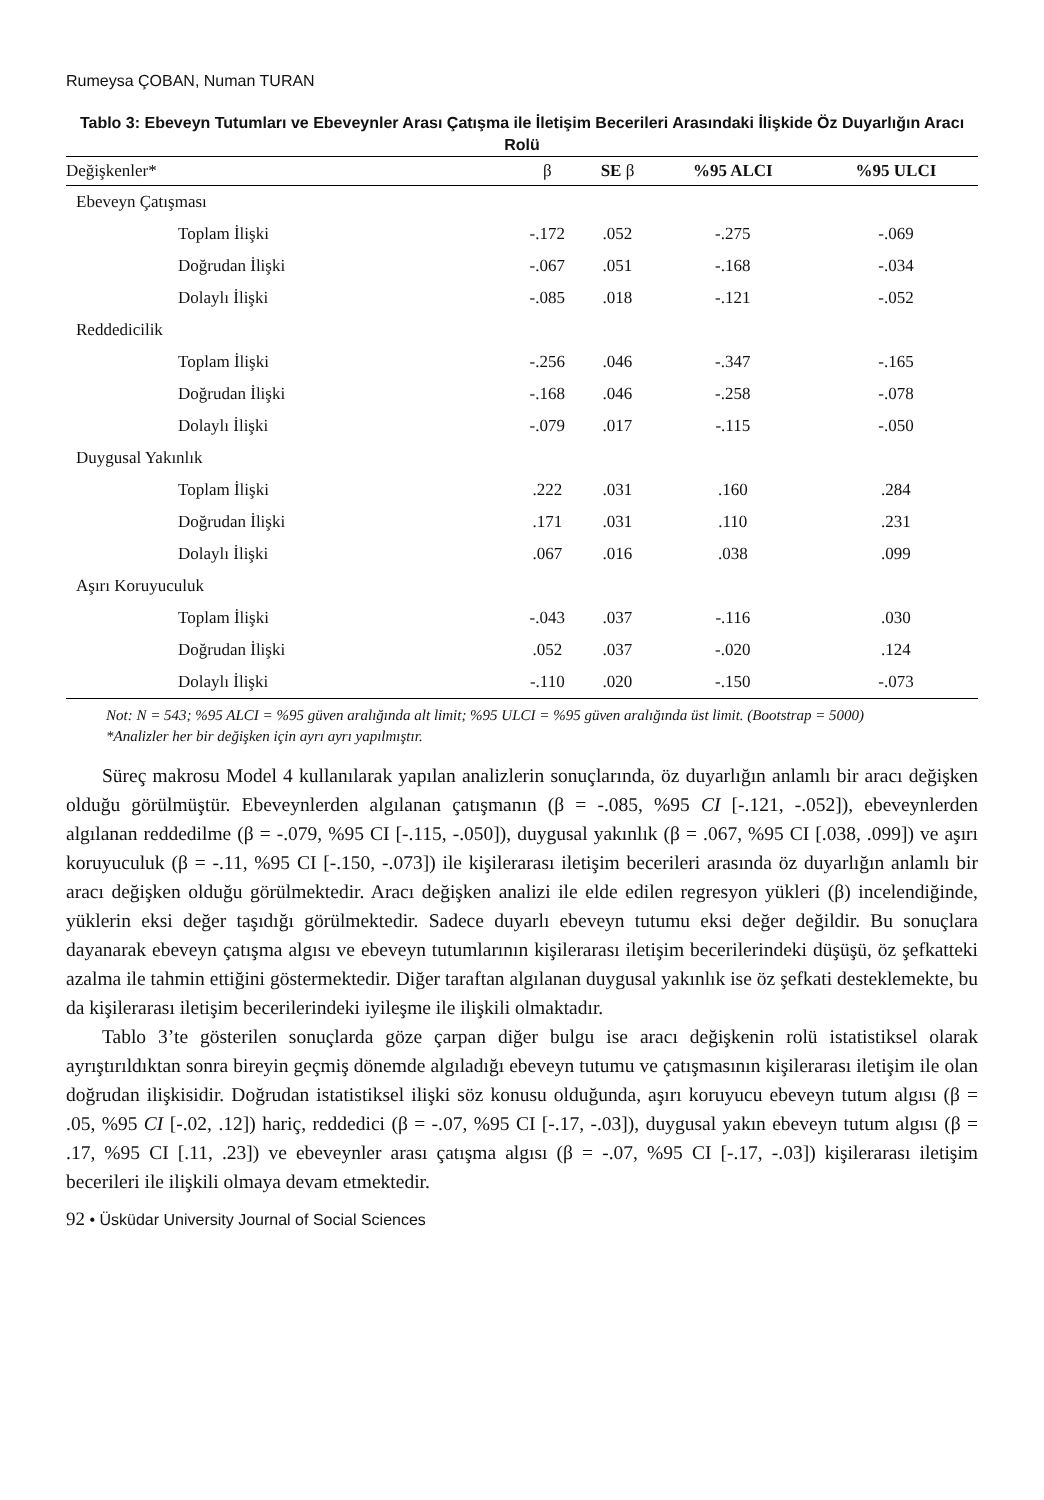Rumeysa ÇOBAN, Numan TURAN
Tablo 3: Ebeveyn Tutumları ve Ebeveynler Arası Çatışma ile İletişim Becerileri Arasındaki İlişkide Öz Duyarlığın Aracı Rolü
| Değişkenler* | β | SE β | %95 ALCI | %95 ULCI |
| --- | --- | --- | --- | --- |
| Ebeveyn Çatışması | | | | |
| Toplam İlişki | -.172 | .052 | -.275 | -.069 |
| Doğrudan İlişki | -.067 | .051 | -.168 | -.034 |
| Dolaylı İlişki | -.085 | .018 | -.121 | -.052 |
| Reddedicilik | | | | |
| Toplam İlişki | -.256 | .046 | -.347 | -.165 |
| Doğrudan İlişki | -.168 | .046 | -.258 | -.078 |
| Dolaylı İlişki | -.079 | .017 | -.115 | -.050 |
| Duygusal Yakınlık | | | | |
| Toplam İlişki | .222 | .031 | .160 | .284 |
| Doğrudan İlişki | .171 | .031 | .110 | .231 |
| Dolaylı İlişki | .067 | .016 | .038 | .099 |
| Aşırı Koruyuculuk | | | | |
| Toplam İlişki | -.043 | .037 | -.116 | .030 |
| Doğrudan İlişki | .052 | .037 | -.020 | .124 |
| Dolaylı İlişki | -.110 | .020 | -.150 | -.073 |
Not: N = 543; %95 ALCI = %95 güven aralığında alt limit; %95 ULCI = %95 güven aralığında üst limit. (Bootstrap = 5000)
*Analizler her bir değişken için ayrı ayrı yapılmıştır.
Süreç makrosu Model 4 kullanılarak yapılan analizlerin sonuçlarında, öz duyarlığın anlamlı bir aracı değişken olduğu görülmüştür. Ebeveynlerden algılanan çatışmanın (β = -.085, %95 CI [-.121, -.052]), ebeveynlerden algılanan reddedilme (β = -.079, %95 CI [-.115, -.050]), duygusal yakınlık (β = .067, %95 CI [.038, .099]) ve aşırı koruyuculuk (β = -.11, %95 CI [-.150, -.073]) ile kişilerarası iletişim becerileri arasında öz duyarlığın anlamlı bir aracı değişken olduğu görülmektedir. Aracı değişken analizi ile elde edilen regresyon yükleri (β) incelendiğinde, yüklerin eksi değer taşıdığı görülmektedir. Sadece duyarlı ebeveyn tutumu eksi değer değildir. Bu sonuçlara dayanarak ebeveyn çatışma algısı ve ebeveyn tutumlarının kişilerarası iletişim becerilerindeki düşüşü, öz şefkatteki azalma ile tahmin ettiğini göstermektedir. Diğer taraftan algılanan duygusal yakınlık ise öz şefkati desteklemekte, bu da kişilerarası iletişim becerilerindeki iyileşme ile ilişkili olmaktadır.
Tablo 3’te gösterilen sonuçlarda göze çarpan diğer bulgu ise aracı değişkenin rolü istatistiksel olarak ayrıştırıldıktan sonra bireyin geçmiş dönemde algıladığı ebeveyn tutumu ve çatışmasının kişilerarası iletişim ile olan doğrudan ilişkisidir. Doğrudan istatistiksel ilişki söz konusu olduğunda, aşırı koruyucu ebeveyn tutum algısı (β = .05, %95 CI [-.02, .12]) hariç, reddedici (β = -.07, %95 CI [-.17, -.03]), duygusal yakın ebeveyn tutum algısı (β = .17, %95 CI [.11, .23]) ve ebeveynler arası çatışma algısı (β = -.07, %95 CI [-.17, -.03]) kişilerarası iletişim becerileri ile ilişkili olmaya devam etmektedir.
92 • Üsküdar University Journal of Social Sciences